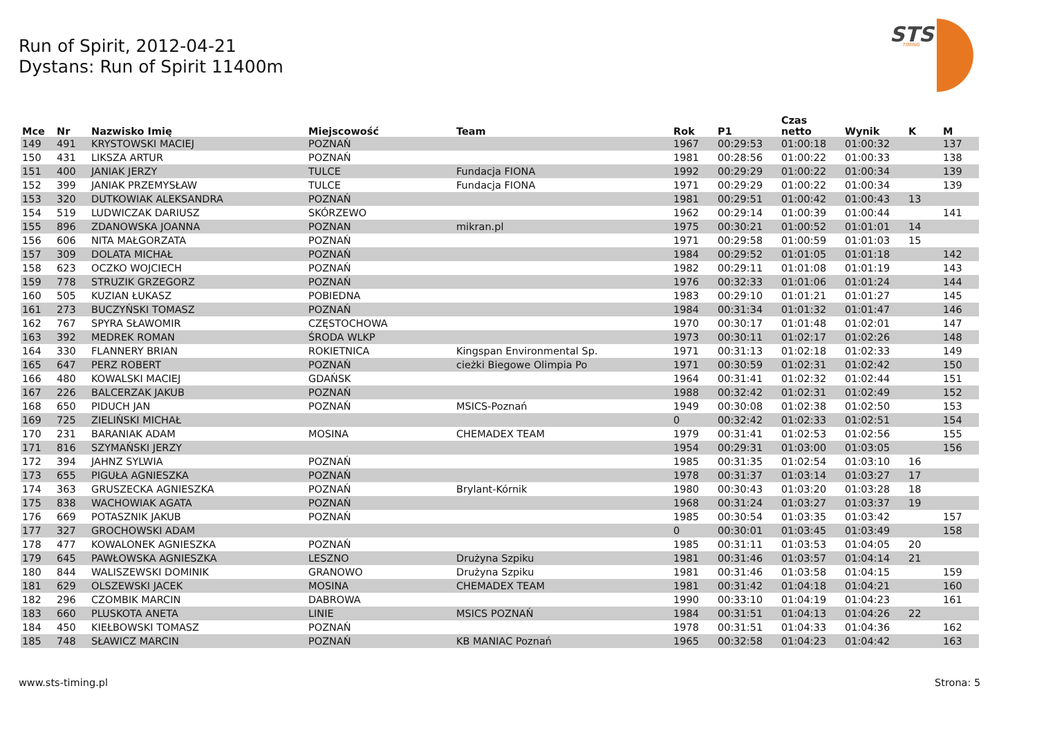Run of Spirit, 2012-04-21
Dystans: Run of Spirit 11400m
STS
TIMING
| Mce | Nr | Nazwisko Imię | Miejscowość | Team | Rok | P1 | Czas netto | Wynik | K | M |
| --- | --- | --- | --- | --- | --- | --- | --- | --- | --- | --- |
| 149 | 491 | KRYSTOWSKI MACIEJ | POZNAŃ | | 1967 | 00:29:53 | 01:00:18 | 01:00:32 | | 137 |
| 150 | 431 | LIKSZA ARTUR | POZNAŃ | | 1981 | 00:28:56 | 01:00:22 | 01:00:33 | | 138 |
| 151 | 400 | JANIAK JERZY | TULCE | Fundacja FIONA | 1992 | 00:29:29 | 01:00:22 | 01:00:34 | | 139 |
| 152 | 399 | JANIAK PRZEMYSŁAW | TULCE | Fundacja FIONA | 1971 | 00:29:29 | 01:00:22 | 01:00:34 | | 139 |
| 153 | 320 | DUTKOWIAK ALEKSANDRA | POZNAŃ | | 1981 | 00:29:51 | 01:00:42 | 01:00:43 | 13 | |
| 154 | 519 | LUDWICZAK DARIUSZ | SKÓRZEWO | | 1962 | 00:29:14 | 01:00:39 | 01:00:44 | | 141 |
| 155 | 896 | ZDANOWSKA JOANNA | POZNAN | mikran.pl | 1975 | 00:30:21 | 01:00:52 | 01:01:01 | 14 | |
| 156 | 606 | NITA MAŁGORZATA | POZNAŃ | | 1971 | 00:29:58 | 01:00:59 | 01:01:03 | 15 | |
| 157 | 309 | DOLATA MICHAŁ | POZNAŃ | | 1984 | 00:29:52 | 01:01:05 | 01:01:18 | | 142 |
| 158 | 623 | OCZKO WOJCIECH | POZNAŃ | | 1982 | 00:29:11 | 01:01:08 | 01:01:19 | | 143 |
| 159 | 778 | STRUZIK GRZEGORZ | POZNAŃ | | 1976 | 00:32:33 | 01:01:06 | 01:01:24 | | 144 |
| 160 | 505 | KUZIAN ŁUKASZ | POBIEDNA | | 1983 | 00:29:10 | 01:01:21 | 01:01:27 | | 145 |
| 161 | 273 | BUCZYŃSKI TOMASZ | POZNAŃ | | 1984 | 00:31:34 | 01:01:32 | 01:01:47 | | 146 |
| 162 | 767 | SPYRA SŁAWOMIR | CZĘSTOCHOWA | | 1970 | 00:30:17 | 01:01:48 | 01:02:01 | | 147 |
| 163 | 392 | MEDREK ROMAN | ŚRODA WLKP | | 1973 | 00:30:11 | 01:02:17 | 01:02:26 | | 148 |
| 164 | 330 | FLANNERY BRIAN | ROKIETNICA | Kingspan Environmental Sp. | 1971 | 00:31:13 | 01:02:18 | 01:02:33 | | 149 |
| 165 | 647 | PERZ ROBERT | POZNAŃ | cieżki Biegowe Olimpia Po | 1971 | 00:30:59 | 01:02:31 | 01:02:42 | | 150 |
| 166 | 480 | KOWALSKI MACIEJ | GDAŃSK | | 1964 | 00:31:41 | 01:02:32 | 01:02:44 | | 151 |
| 167 | 226 | BALCERZAK JAKUB | POZNAŃ | | 1988 | 00:32:42 | 01:02:31 | 01:02:49 | | 152 |
| 168 | 650 | PIDUCH JAN | POZNAŃ | MSICS-Poznań | 1949 | 00:30:08 | 01:02:38 | 01:02:50 | | 153 |
| 169 | 725 | ZIELIŃSKI MICHAŁ | | | 0 | 00:32:42 | 01:02:33 | 01:02:51 | | 154 |
| 170 | 231 | BARANIAK ADAM | MOSINA | CHEMADEX TEAM | 1979 | 00:31:41 | 01:02:53 | 01:02:56 | | 155 |
| 171 | 816 | SZYMAŃSKI JERZY | | | 1954 | 00:29:31 | 01:03:00 | 01:03:05 | | 156 |
| 172 | 394 | JAHNZ SYLWIA | POZNAŃ | | 1985 | 00:31:35 | 01:02:54 | 01:03:10 | 16 | |
| 173 | 655 | PIGUŁA AGNIESZKA | POZNAŃ | | 1978 | 00:31:37 | 01:03:14 | 01:03:27 | 17 | |
| 174 | 363 | GRUSZECKA AGNIESZKA | POZNAŃ | Brylant-Kórnik | 1980 | 00:30:43 | 01:03:20 | 01:03:28 | 18 | |
| 175 | 838 | WACHOWIAK AGATA | POZNAŃ | | 1968 | 00:31:24 | 01:03:27 | 01:03:37 | 19 | |
| 176 | 669 | POTASZNIK JAKUB | POZNAŃ | | 1985 | 00:30:54 | 01:03:35 | 01:03:42 | | 157 |
| 177 | 327 | GROCHOWSKI ADAM | | | 0 | 00:30:01 | 01:03:45 | 01:03:49 | | 158 |
| 178 | 477 | KOWALONEK AGNIESZKA | POZNAŃ | | 1985 | 00:31:11 | 01:03:53 | 01:04:05 | 20 | |
| 179 | 645 | PAWŁOWSKA AGNIESZKA | LESZNO | Drużyna Szpiku | 1981 | 00:31:46 | 01:03:57 | 01:04:14 | 21 | |
| 180 | 844 | WALISZEWSKI DOMINIK | GRANOWO | Drużyna Szpiku | 1981 | 00:31:46 | 01:03:58 | 01:04:15 | | 159 |
| 181 | 629 | OLSZEWSKI JACEK | MOSINA | CHEMADEX TEAM | 1981 | 00:31:42 | 01:04:18 | 01:04:21 | | 160 |
| 182 | 296 | CZOMBIK MARCIN | DABROWA | | 1990 | 00:33:10 | 01:04:19 | 01:04:23 | | 161 |
| 183 | 660 | PLUSKOTA ANETA | LINIE | MSICS POZNAŃ | 1984 | 00:31:51 | 01:04:13 | 01:04:26 | 22 | |
| 184 | 450 | KIEŁBOWSKI TOMASZ | POZNAŃ | | 1978 | 00:31:51 | 01:04:33 | 01:04:36 | | 162 |
| 185 | 748 | SŁAWICZ MARCIN | POZNAŃ | KB MANIAC Poznań | 1965 | 00:32:58 | 01:04:23 | 01:04:42 | | 163 |
www.sts-timing.pl Strona: 5